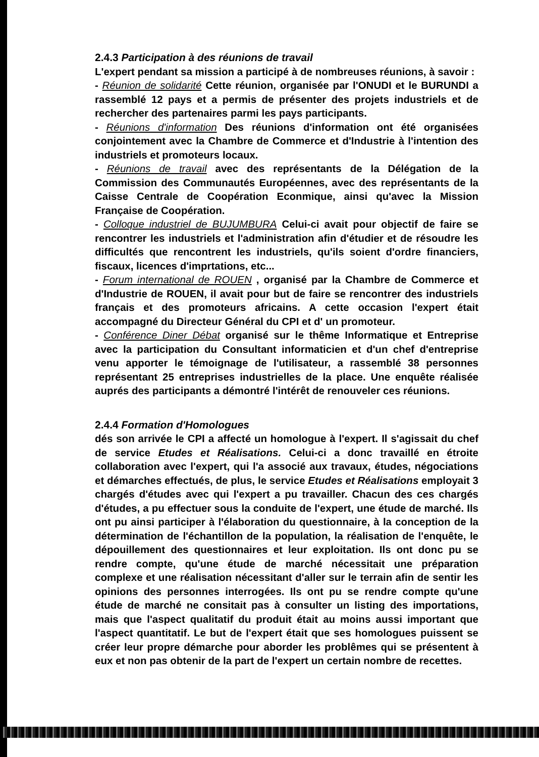2.4.3 Participation à des réunions de travail
L'expert pendant sa mission a participé à de nombreuses réunions, à savoir :
- Réunion de solidarité Cette réunion, organisée par l'ONUDI et le BURUNDI a rassemblé 12 pays et a permis de présenter des projets industriels et de rechercher des partenaires parmi les pays participants.
- Réunions d'information Des réunions d'information ont été organisées conjointement avec la Chambre de Commerce et d'Industrie à l'intention des industriels et promoteurs locaux.
- Réunions de travail avec des représentants de la Délégation de la Commission des Communautés Européennes, avec des représentants de la Caisse Centrale de Coopération Econmique, ainsi qu'avec la Mission Française de Coopération.
- Colloque industriel de BUJUMBURA Celui-ci avait pour objectif de faire se rencontrer les industriels et l'administration afin d'étudier et de résoudre les difficultés que rencontrent les industriels, qu'ils soient d'ordre financiers, fiscaux, licences d'imprtations, etc...
- Forum international de ROUEN , organisé par la Chambre de Commerce et d'Industrie de ROUEN, il avait pour but de faire se rencontrer des industriels français et des promoteurs africains. A cette occasion l'expert était accompagné du Directeur Général du CPI et d' un promoteur.
- Conférence Diner Débat organisé sur le thême Informatique et Entreprise avec la participation du Consultant informaticien et d'un chef d'entreprise venu apporter le témoignage de l'utilisateur, a rassemblé 38 personnes représentant 25 entreprises industrielles de la place. Une enquête réalisée auprés des participants a démontré l'intérêt de renouveler ces réunions.
2.4.4 Formation d'Homologues
dés son arrivée le CPI a affecté un homologue à l'expert. Il s'agissait du chef de service Etudes et Réalisations. Celui-ci a donc travaillé en étroite collaboration avec l'expert, qui l'a associé aux travaux, études, négociations et démarches effectués, de plus, le service Etudes et Réalisations employait 3 chargés d'études avec qui l'expert a pu travailler. Chacun des ces chargés d'études, a pu effectuer sous la conduite de l'expert, une étude de marché. Ils ont pu ainsi participer à l'élaboration du questionnaire, à la conception de la détermination de l'échantillon de la population, la réalisation de l'enquête, le dépouillement des questionnaires et leur exploitation. Ils ont donc pu se rendre compte, qu'une étude de marché nécessitait une préparation complexe et une réalisation nécessitant d'aller sur le terrain afin de sentir les opinions des personnes interrogées. Ils ont pu se rendre compte qu'une étude de marché ne consitait pas à consulter un listing des importations, mais que l'aspect qualitatif du produit était au moins aussi important que l'aspect quantitatif. Le but de l'expert était que ses homologues puissent se créer leur propre démarche pour aborder les problêmes qui se présentent à eux et non pas obtenir de la part de l'expert un certain nombre de recettes.